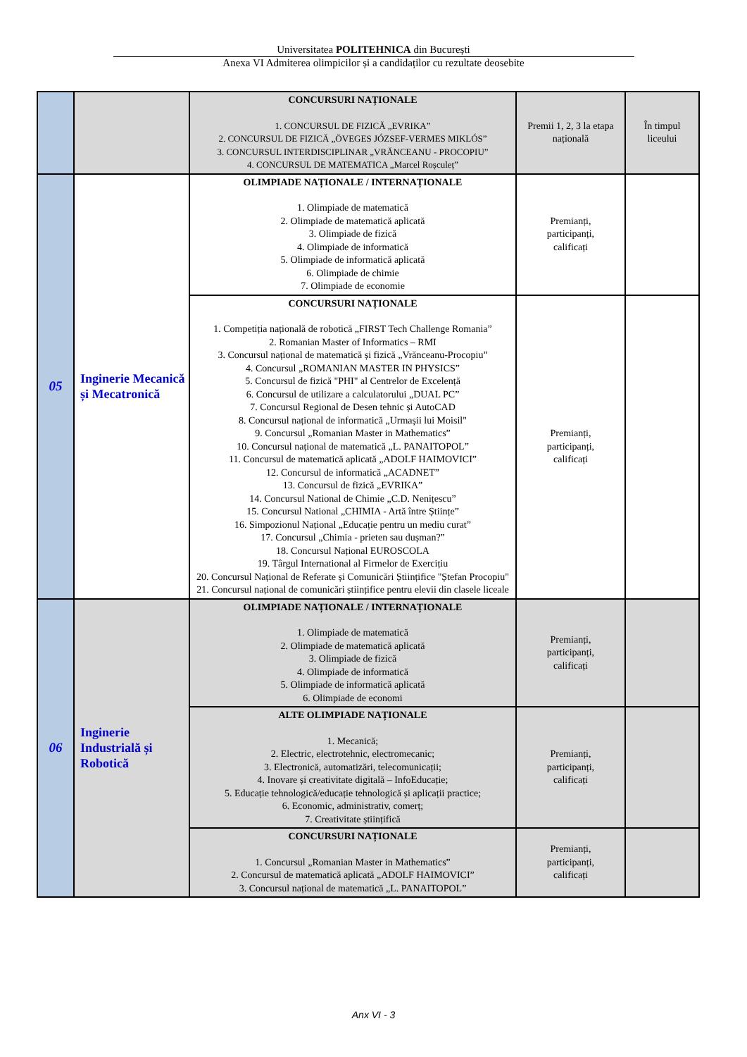Universitatea POLITEHNICA din București
Anexa VI Admiterea olimpicilor și a candidaților cu rezultate deosebite
| | | CONCURSURI NAȚIONALE 1. CONCURSUL DE FIZICĂ „EVRIKA” 2. CONCURSUL DE FIZICĂ „ÖVEGES JÓZSEF-VERMES MIKLÓS” 3. CONCURSUL INTERDISCIPLINAR „VRĂNCEANU - PROCOPIU” 4. CONCURSUL DE MATEMATICA „Marcel Roșculeț” | Premii 1, 2, 3 la etapa națională | În timpul liceului |
| 05 | Inginerie Mecanică și Mecatronică | OLIMPIADE NAȚIONALE / INTERNAȚIONALE 1. Olimpiade de matematică 2. Olimpiade de matematică aplicată 3. Olimpiade de fizică 4. Olimpiade de informatică 5. Olimpiade de informatică aplicată 6. Olimpiade de chimie 7. Olimpiade de economie | Premianți, participanți, calificați | |
| | | CONCURSURI NAȚIONALE 1. Competiția națională de robotică „FIRST Tech Challenge Romania” 2. Romanian Master of Informatics – RMI 3. Concursul național de matematică și fizică „Vrănceanu-Procopiu” 4. Concursul „ROMANIAN MASTER IN PHYSICS” 5. Concursul de fizică "PHI" al Centrelor de Excelență 6. Concursul de utilizare a calculatorului „DUAL PC” 7. Concursul Regional de Desen tehnic și AutoCAD 8. Concursul național de informatică „Urmașii lui Moisil" 9. Concursul „Romanian Master in Mathematics” 10. Concursul național de matematică „L. PANAITOPOL” 11. Concursul de matematică aplicată „ADOLF HAIMOVICI” 12. Concursul de informatică „ACADNET” 13. Concursul de fizică „EVRIKA” 14. Concursul National de Chimie „C.D. Nenițescu” 15. Concursul National „CHIMIA - Artă între Științe” 16. Simpozionul Național „Educație pentru un mediu curat” 17. Concursul „Chimia - prieten sau dușman?” 18. Concursul Național EUROSCOLA 19. Târgul International al Firmelor de Exercițiu 20. Concursul Național de Referate și Comunicări Științifice "Ștefan Procopiu" 21. Concursul național de comunicări științifice pentru elevii din clasele liceale | Premianți, participanți, calificați | |
| 06 | Inginerie Industrială și Robotică | OLIMPIADE NAȚIONALE / INTERNAȚIONALE 1. Olimpiade de matematică 2. Olimpiade de matematică aplicată 3. Olimpiade de fizică 4. Olimpiade de informatică 5. Olimpiade de informatică aplicată 6. Olimpiade de economi | Premianți, participanți, calificați | |
| | | ALTE OLIMPIADE NAȚIONALE 1. Mecanică; 2. Electric, electrotehnic, electromecanic; 3. Electronică, automatizări, telecomunicații; 4. Inovare și creativitate digitală – InfoEducație; 5. Educație tehnologică/educație tehnologică și aplicații practice; 6. Economic, administrativ, comerț; 7. Creativitate științifică | Premianți, participanți, calificați | |
| | | CONCURSURI NAȚIONALE 1. Concursul „Romanian Master in Mathematics” 2. Concursul de matematică aplicată „ADOLF HAIMOVICI” 3. Concursul național de matematică „L. PANAITOPOL” | Premianți, participanți, calificați | |
Anx VI - 3